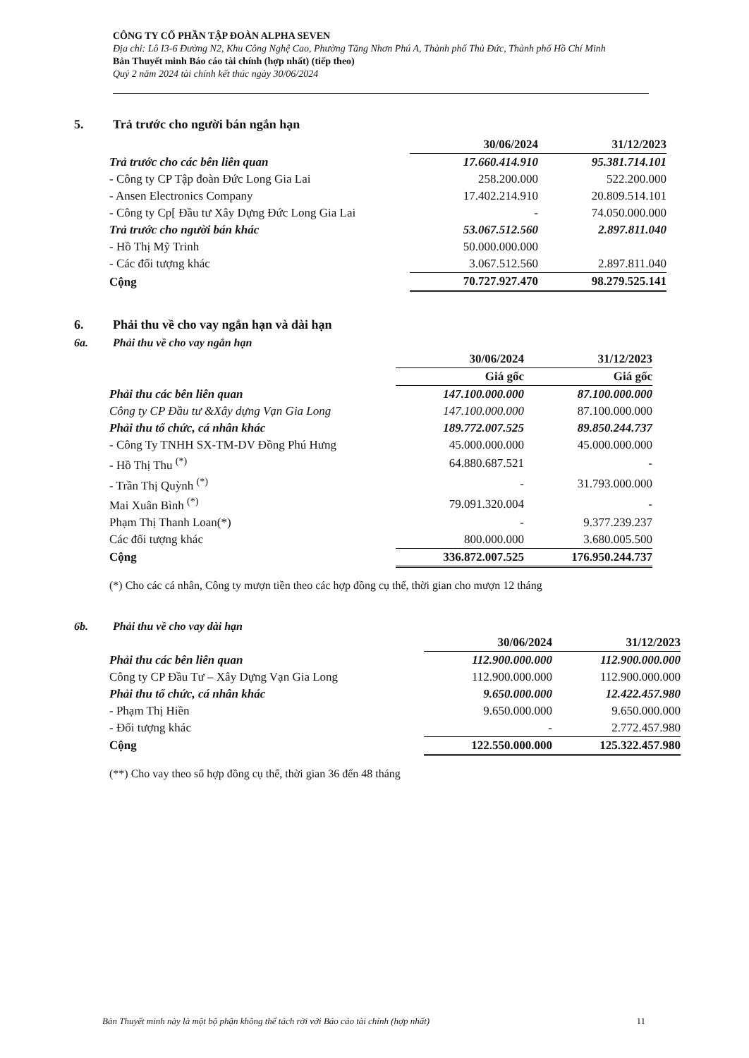CÔNG TY CỔ PHẦN TẬP ĐOÀN ALPHA SEVEN
Địa chỉ: Lô I3-6 Đường N2, Khu Công Nghệ Cao, Phường Tăng Nhơn Phú A, Thành phố Thủ Đức, Thành phố Hồ Chí Minh
Bản Thuyết minh Báo cáo tài chính (hợp nhất) (tiếp theo)
Quý 2 năm 2024 tài chính kết thúc ngày 30/06/2024
5. Trả trước cho người bán ngắn hạn
| | 30/06/2024 | 31/12/2023 |
| Trả trước cho các bên liên quan | 17.660.414.910 | 95.381.714.101 |
| - Công ty CP Tập đoàn Đức Long Gia Lai | 258.200.000 | 522.200.000 |
| - Ansen Electronics Company | 17.402.214.910 | 20.809.514.101 |
| - Công ty Cp[ Đầu tư Xây Dựng Đức Long Gia Lai | - | 74.050.000.000 |
| Trả trước cho người bán khác | 53.067.512.560 | 2.897.811.040 |
| - Hồ Thị Mỹ Trinh | 50.000.000.000 | |
| - Các đối tượng khác | 3.067.512.560 | 2.897.811.040 |
| Cộng | 70.727.927.470 | 98.279.525.141 |
6. Phải thu về cho vay ngắn hạn và dài hạn
6a. Phải thu về cho vay ngắn hạn
| | 30/06/2024 | 31/12/2023 |
| | Giá gốc | Giá gốc |
| Phải thu các bên liên quan | 147.100.000.000 | 87.100.000.000 |
| Công ty CP Đầu tư &Xây dựng Vạn Gia Long | 147.100.000.000 | 87.100.000.000 |
| Phải thu tổ chức, cá nhân khác | 189.772.007.525 | 89.850.244.737 |
| - Công Ty TNHH SX-TM-DV Đồng Phú Hưng | 45.000.000.000 | 45.000.000.000 |
| - Hồ Thị Thu <sup>(*)</sup> | 64.880.687.521 | - |
| - Trần Thị Quỳnh <sup>(*)</sup> | - | 31.793.000.000 |
| Mai Xuân Bình <sup>(*)</sup> | 79.091.320.004 | - |
| Phạm Thị Thanh Loan(*) | - | 9.377.239.237 |
| Các đối tượng khác | 800.000.000 | 3.680.005.500 |
| Cộng | 336.872.007.525 | 176.950.244.737 |
(*) Cho các cá nhân, Công ty mượn tiền theo các hợp đồng cụ thể, thời gian cho mượn 12 tháng
6b. Phải thu về cho vay dài hạn
| | 30/06/2024 | 31/12/2023 |
| Phải thu các bên liên quan | 112.900.000.000 | 112.900.000.000 |
| Công ty CP Đầu Tư – Xây Dựng Vạn Gia Long | 112.900.000.000 | 112.900.000.000 |
| Phải thu tổ chức, cá nhân khác | 9.650.000.000 | 12.422.457.980 |
| - Phạm Thị Hiền | 9.650.000.000 | 9.650.000.000 |
| - Đối tượng khác | - | 2.772.457.980 |
| Cộng | 122.550.000.000 | 125.322.457.980 |
(**) Cho vay theo số hợp đồng cụ thể, thời gian 36 đến 48 tháng
Bản Thuyết minh này là một bộ phận không thể tách rời với Báo cáo tài chính (hợp nhất) 11